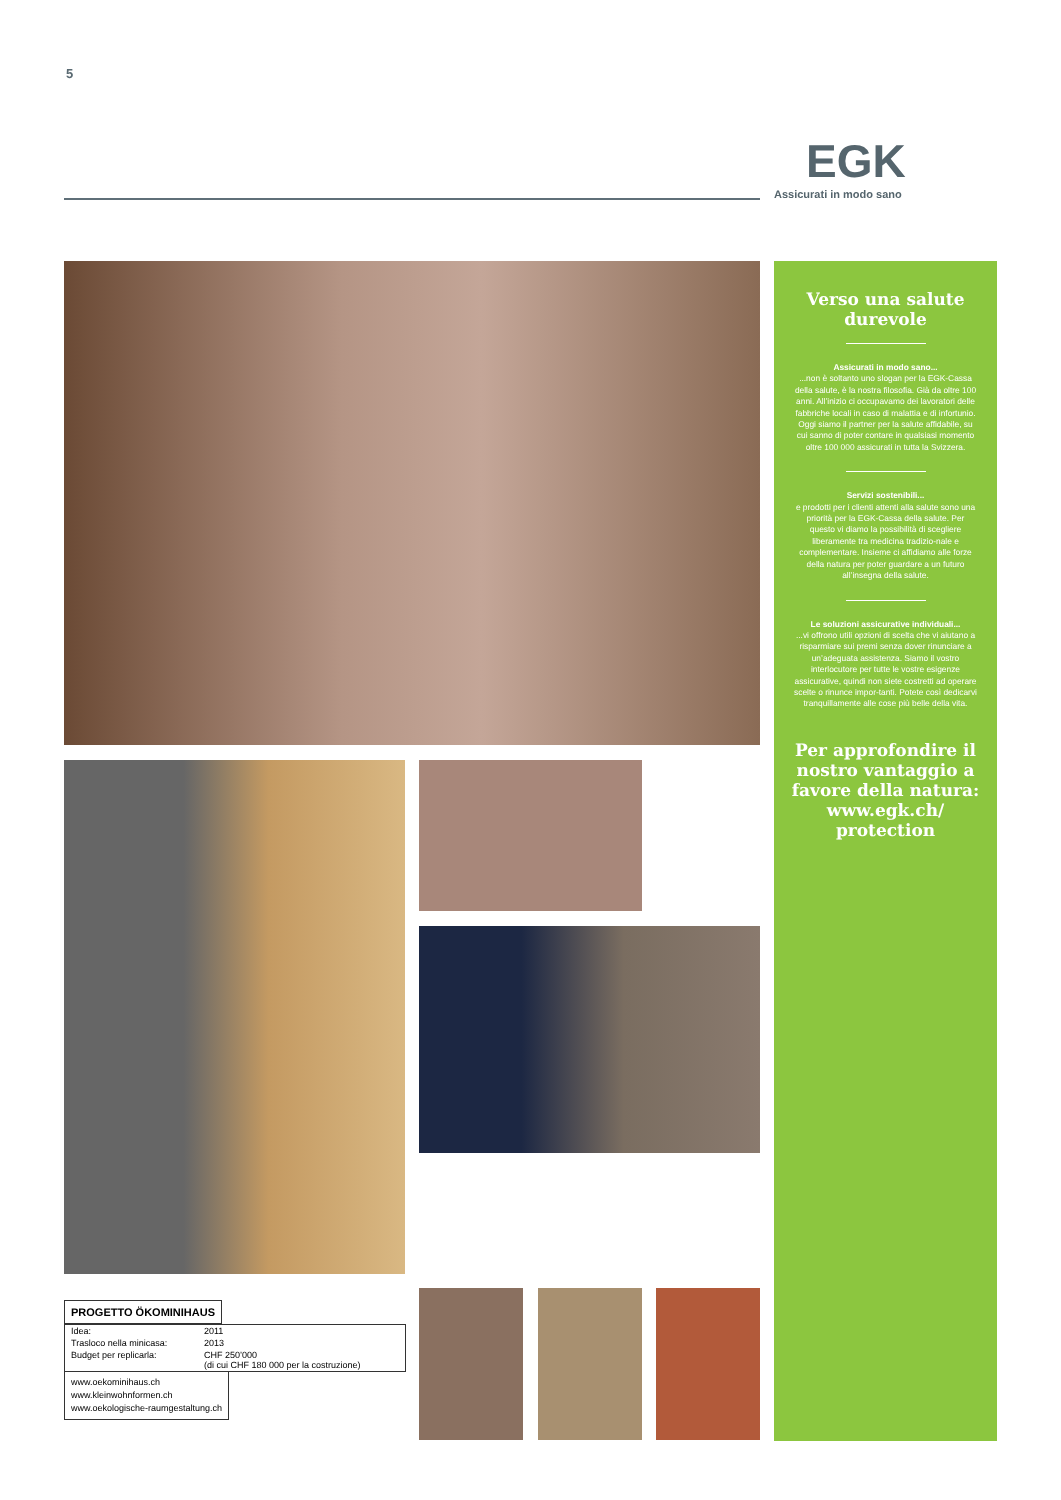5
EGK
Assicurati in modo sano
Verso una salute durevole
Assicurati in modo sano...
...non è soltanto uno slogan per la EGK-Cassa della salute, è la nostra filosofia. Già da oltre 100 anni. All’inizio ci occupavamo dei lavoratori delle fabbriche locali in caso di malattia e di infortunio. Oggi siamo il partner per la salute affidabile, su cui sanno di poter contare in qualsiasi momento oltre 100 000 assicurati in tutta la Svizzera.
Servizi sostenibili...
e prodotti per i clienti attenti alla salute sono una priorità per la EGK-Cassa della salute. Per questo vi diamo la possibilità di scegliere liberamente tra medicina tradizio-nale e complementare. Insieme ci affidiamo alle forze della natura per poter guardare a un futuro all’insegna della salute.
Le soluzioni assicurative individuali...
...vi offrono utili opzioni di scelta che vi aiutano a risparmiare sui premi senza dover rinunciare a un’adeguata assistenza. Siamo il vostro interlocutore per tutte le vostre esigenze assicurative, quindi non siete costretti ad operare scelte o rinunce impor-tanti. Potete così dedicarvi tranquillamente alle cose più belle della vita.
Per approfondire il nostro vantaggio a favore della natura: www.egk.ch/ protection
PROGETTO ÖKOMINIHAUS
| Idea: | 2011 |
| Trasloco nella minicasa: | 2013 |
| Budget per replicarla: | CHF 250’000 (di cui CHF 180 000 per la costruzione) |
www.oekominihaus.ch
www.kleinwohnformen.ch
www.oekologische-raumgestaltung.ch